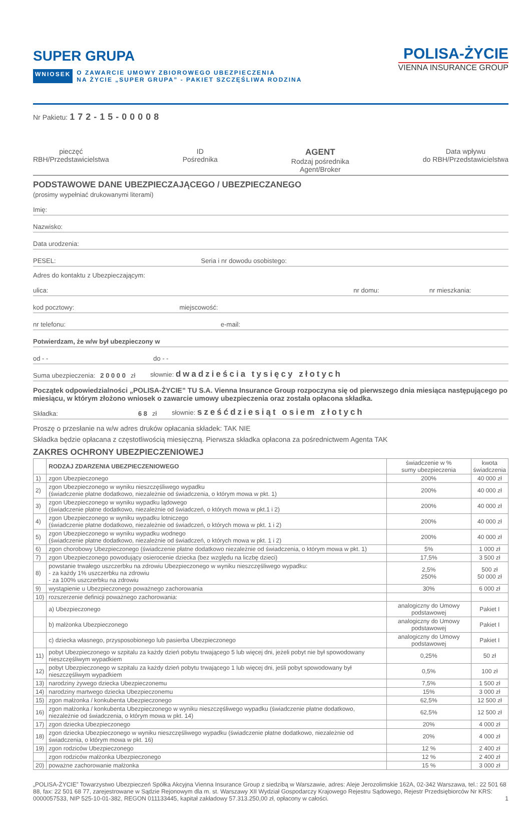SUPER GRUPA
WNIOSEK O ZAWARCIE UMOWY ZBIOROWEGO UBEZPIECZENIA
NA ŻYCIE „SUPER GRUPA” - PAKIET SZCZĘŚLIWA RODZINA
POLISA-ŻYCIE
VIENNA INSURANCE GROUP
Nr Pakietu: 172-15-00008
pieczęć
RBH/Przedstawicielstwa
ID
Pośrednika
AGENT
Rodzaj pośrednika
Agent/Broker
Data wpływu
do RBH/Przedstawicielstwa
PODSTAWOWE DANE UBEZPIECZAJĄCEGO / UBEZPIECZANEGO
(prosimy wypełniać drukowanymi literami)
Imię:
Nazwisko:
Data urodzenia:
PESEL: Seria i nr dowodu osobistego:
Adres do kontaktu z Ubezpieczającym:
ulica: nr domu: nr mieszkania:
kod pocztowy: miejscowość:
nr telefonu: e-mail:
Potwierdzam, że w/w był ubezpieczony w
od - - do - -
Suma ubezpieczenia: 2 0 0 0 0 zł słownie: dwadzieścia tysięcy złotych
Początek odpowiedzialności „POLISA-ŻYCIE” TU S.A. Vienna Insurance Group rozpoczyna się od pierwszego dnia miesiąca następującego po miesiącu, w którym złożono wniosek o zawarcie umowy ubezpieczenia oraz została opłacona składka.
Składka: 6 8 zł słownie: sześćdziesiąt osiem złotych
Proszę o przesłanie na w/w adres druków opłacania składek: TAK NIE
Składka będzie opłacana z częstotliwością miesięczną. Pierwsza składka opłacona za pośrednictwem Agenta TAK
ZAKRES OCHRONY UBEZPIECZENIOWEJ
| | RODZAJ ZDARZENIA UBEZPIECZENIOWEGO | świadczenie w % sumy ubezpieczenia | kwota świadczenia |
| --- | --- | --- | --- |
| 1) | zgon Ubezpieczonego | 200% | 40 000 zł |
| 2) | zgon Ubezpieczonego w wyniku nieszczęśliwego wypadku (świadczenie płatne dodatkowo, niezależnie od świadczenia, o którym mowa w pkt. 1) | 200% | 40 000 zł |
| 3) | zgon Ubezpieczonego w wyniku wypadku lądowego (świadczenie płatne dodatkowo, niezależnie od świadczeń, o których mowa w pkt.1 i 2) | 200% | 40 000 zł |
| 4) | zgon Ubezpieczonego w wyniku wypadku lotniczego (świadczenie płatne dodatkowo, niezależnie od świadczeń, o których mowa w pkt. 1 i 2) | 200% | 40 000 zł |
| 5) | zgon Ubezpieczonego w wyniku wypadku wodnego (świadczenie płatne dodatkowo, niezależnie od świadczeń, o których mowa w pkt. 1 i 2) | 200% | 40 000 zł |
| 6) | zgon chorobowy Ubezpieczonego (świadczenie płatne dodatkowo niezależnie od świadczenia, o którym mowa w pkt. 1) | 5% | 1 000 zł |
| 7) | zgon Ubezpieczonego powodujący osierocenie dziecka (bez względu na liczbę dzieci) | 17,5% | 3 500 zł |
| 8) | powstanie trwałego uszczerbku na zdrowiu Ubezpieczonego w wyniku nieszczęśliwego wypadku: - za każdy 1% uszczerbku na zdrowiu - za 100% uszczerbku na zdrowiu | 2,5% 250% | 500 zł 50 000 zł |
| 9) | wystąpienie u Ubezpieczonego poważnego zachorowania | 30% | 6 000 zł |
| 10) | rozszerzenie definicji poważnego zachorowania: | | |
| | a) Ubezpieczonego | analogiczny do Umowy podstawowej | Pakiet I |
| | b) małżonka Ubezpieczonego | analogiczny do Umowy podstawowej | Pakiet I |
| | c) dziecka własnego, przysposobionego lub pasierba Ubezpieczonego | analogiczny do Umowy podstawowej | Pakiet I |
| 11) | pobyt Ubezpieczonego w szpitalu za każdy dzień pobytu trwającego 5 lub więcej dni, jeżeli pobyt nie był spowodowany nieszczęśliwym wypadkiem | 0,25% | 50 zł |
| 12) | pobyt Ubezpieczonego w szpitalu za każdy dzień pobytu trwającego 1 lub więcej dni, jeśli pobyt spowodowany był nieszczęśliwym wypadkiem | 0,5% | 100 zł |
| 13) | narodziny żywego dziecka Ubezpieczonemu | 7,5% | 1 500 zł |
| 14) | narodziny martwego dziecka Ubezpieczonemu | 15% | 3 000 zł |
| 15) | zgon małżonka / konkubenta Ubezpieczonego | 62,5% | 12 500 zł |
| 16) | zgon małżonka / konkubenta Ubezpieczonego w wyniku nieszczęśliwego wypadku (świadczenie płatne dodatkowo, niezależnie od świadczenia, o którym mowa w pkt. 14) | 62,5% | 12 500 zł |
| 17) | zgon dziecka Ubezpieczonego | 20% | 4 000 zł |
| 18) | zgon dziecka Ubezpieczonego w wyniku nieszczęśliwego wypadku (świadczenie płatne dodatkowo, niezależnie od świadczenia, o którym mowa w pkt. 16) | 20% | 4 000 zł |
| 19) | zgon rodziców Ubezpieczonego | 12 % | 2 400 zł |
| | zgon rodziców małżonka Ubezpieczonego | 12 % | 2 400 zł |
| 20) | poważne zachorowanie małżonka | 15 % | 3 000 zł |
„POLISA-ŻYCIE” Towarzystwo Ubezpieczeń Spółka Akcyjna Vienna Insurance Group z siedzibą w Warszawie, adres: Aleje Jerozolimskie 162A, 02-342 Warszawa, tel.: 22 501 68 88, fax: 22 501 68 77, zarejestrowane w Sądzie Rejonowym dla m. st. Warszawy XII Wydział Gospodarczy Krajowego Rejestru Sądowego, Rejestr Przedsiębiorców Nr KRS: 0000057533, NIP 525-10-01-382, REGON 011133445, kapitał zakładowy 57.313.250,00 zł, opłacony w całości. 1